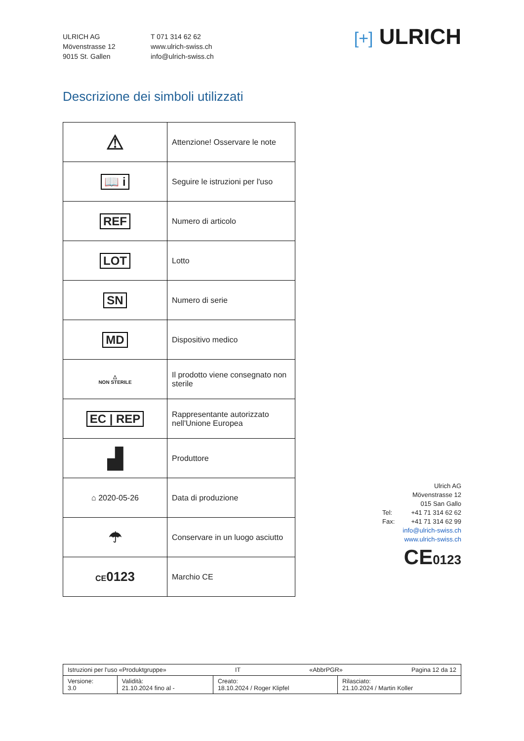ULRICH AG
Mövenstrasse 12
9015 St. Gallen
T 071 314 62 62
www.ulrich-swiss.ch
info@ulrich-swiss.ch
[+] ULRICH
Descrizione dei simboli utilizzati
| ⚠ | Attenzione! Osservare le note |
| 📖 i | Seguire le istruzioni per l'uso |
| REF | Numero di articolo |
| LOT | Lotto |
| SN | Numero di serie |
| MD | Dispositivo medico |
| △ NON STERILE | Il prodotto viene consegnato non sterile |
| EC / REP | Rappresentante autorizzato nell'Unione Europea |
| ▟ | Produttore |
| ⌂ 2020-05-26 | Data di produzione |
| ☂ | Conservare in un luogo asciutto |
| CE 0123 | Marchio CE |
Ulrich AG
Mövenstrasse 12
015 San Gallo
Tel: +41 71 314 62 62
Fax: +41 71 314 62 99
info@ulrich-swiss.ch
www.ulrich-swiss.ch
CE0123
| Istruzioni per l'uso «Produktgruppe» IT «AbbrPGR» Pagina 12 da 12 | | | |
| Versione: 3.0 | Validità: 21.10.2024 fino al - | Creato: 18.10.2024 / Roger Klipfel | Rilasciato: 21.10.2024 / Martin Koller |